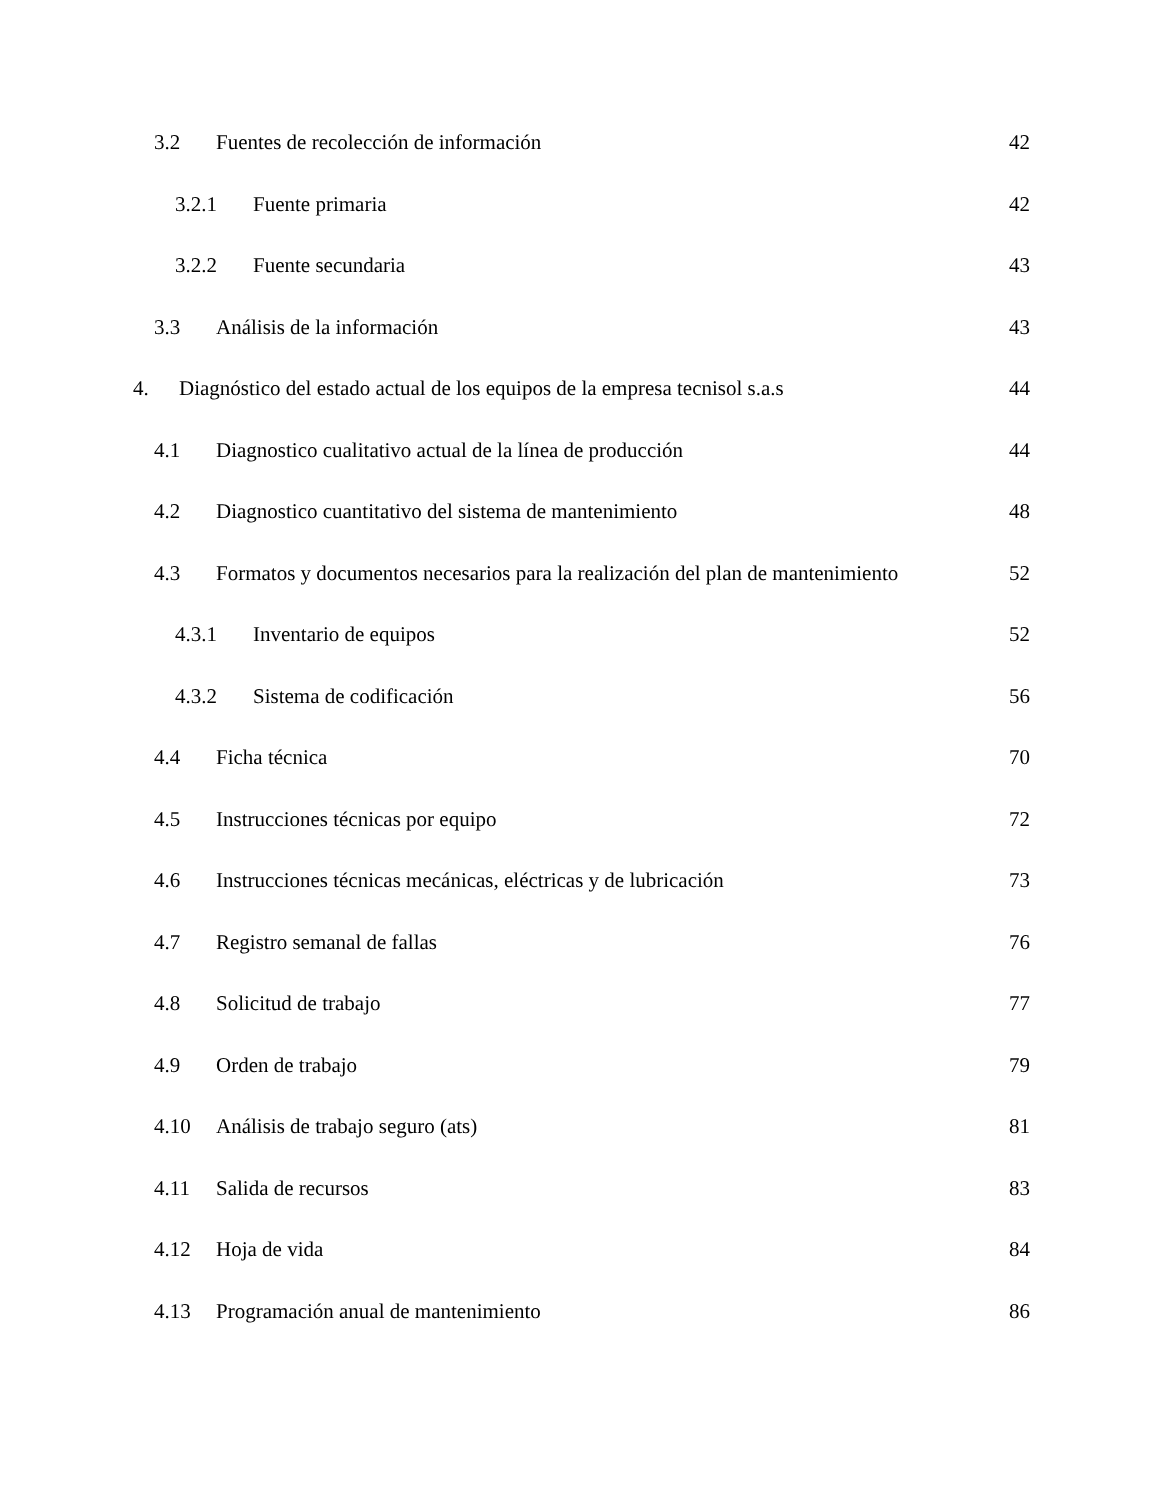3.2 Fuentes de recolección de información 42
3.2.1 Fuente primaria 42
3.2.2 Fuente secundaria 43
3.3 Análisis de la información 43
4. Diagnóstico del estado actual de los equipos de la empresa tecnisol s.a.s 44
4.1 Diagnostico cualitativo actual de la línea de producción 44
4.2 Diagnostico cuantitativo del sistema de mantenimiento 48
4.3 Formatos y documentos necesarios para la realización del plan de mantenimiento 52
4.3.1 Inventario de equipos 52
4.3.2 Sistema de codificación 56
4.4 Ficha técnica 70
4.5 Instrucciones técnicas por equipo 72
4.6 Instrucciones técnicas mecánicas, eléctricas y de lubricación 73
4.7 Registro semanal de fallas 76
4.8 Solicitud de trabajo 77
4.9 Orden de trabajo 79
4.10 Análisis de trabajo seguro (ats) 81
4.11 Salida de recursos 83
4.12 Hoja de vida 84
4.13 Programación anual de mantenimiento 86